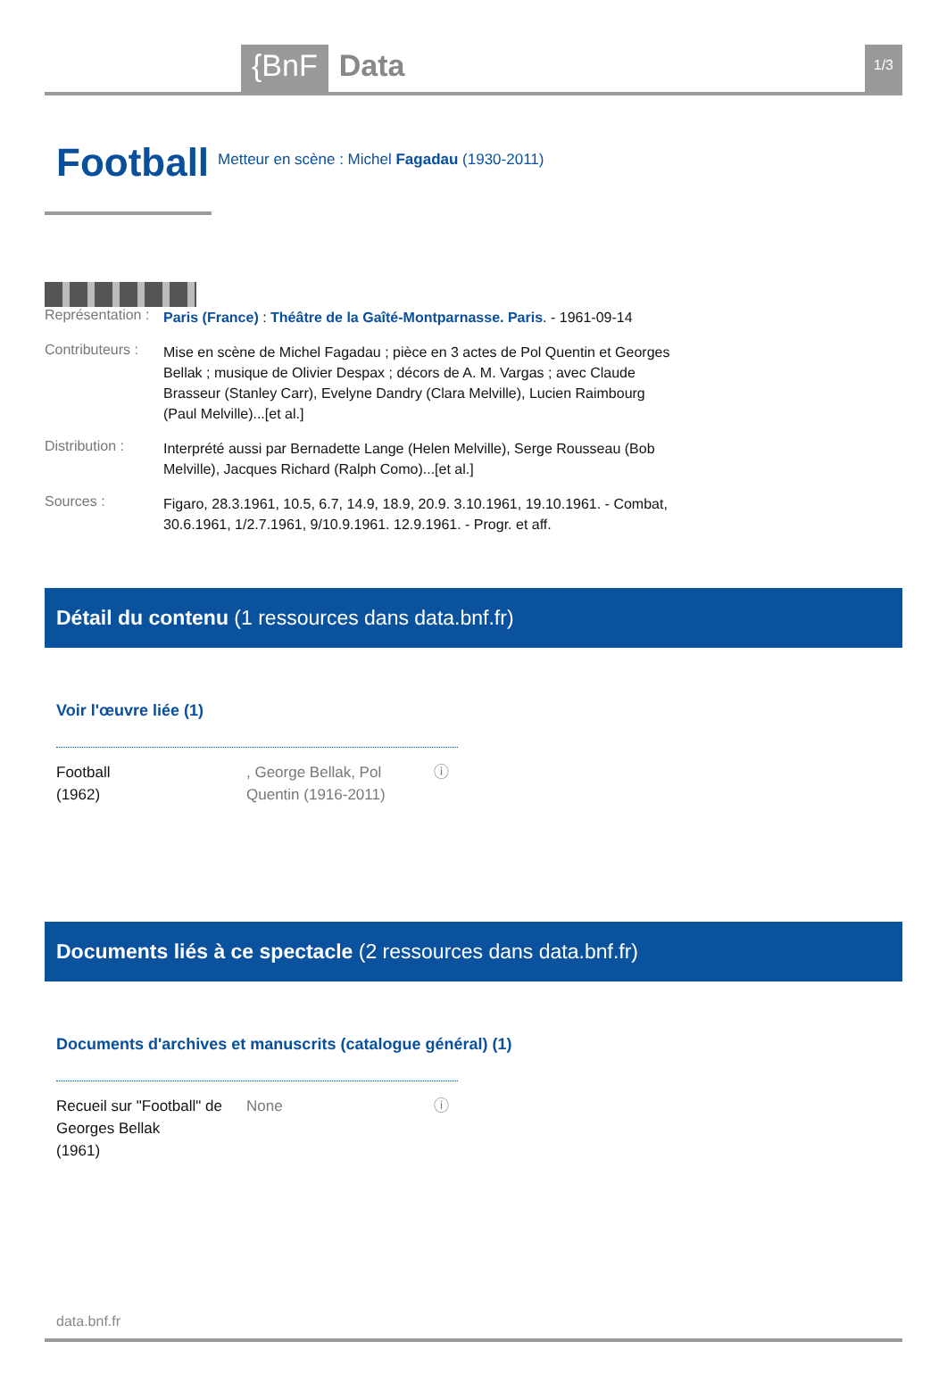{BnF Data 1/3
Football
Metteur en scène : Michel Fagadau (1930-2011)
Représentation :
Paris (France) : Théâtre de la Gaîté-Montparnasse. Paris. - 1961-09-14
Contributeurs :
Mise en scène de Michel Fagadau ; pièce en 3 actes de Pol Quentin et Georges Bellak ; musique de Olivier Despax ; décors de A. M. Vargas ; avec Claude Brasseur (Stanley Carr), Evelyne Dandry (Clara Melville), Lucien Raimbourg (Paul Melville)...[et al.]
Distribution :
Interprété aussi par Bernadette Lange (Helen Melville), Serge Rousseau (Bob Melville), Jacques Richard (Ralph Como)...[et al.]
Sources :
Figaro, 28.3.1961, 10.5, 6.7, 14.9, 18.9, 20.9. 3.10.1961, 19.10.1961. - Combat, 30.6.1961, 1/2.7.1961, 9/10.9.1961. 12.9.1961. - Progr. et aff.
Détail du contenu (1 ressources dans data.bnf.fr)
Voir l'œuvre liée (1)
Football
(1962)
, George Bellak, Pol Quentin (1916-2011)
ⓘ
Documents liés à ce spectacle (2 ressources dans data.bnf.fr)
Documents d'archives et manuscrits (catalogue général) (1)
Recueil sur "Football" de Georges Bellak
(1961)
None ⓘ
data.bnf.fr